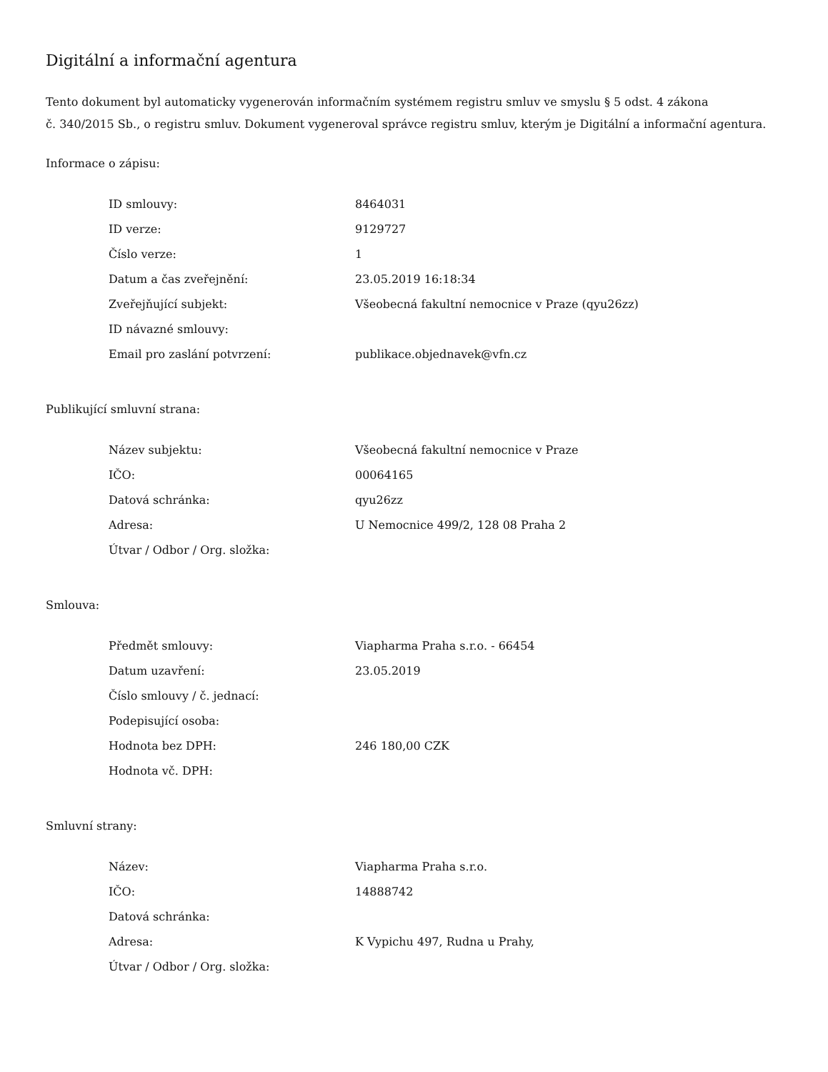Digitální a informační agentura
Tento dokument byl automaticky vygenerován informačním systémem registru smluv ve smyslu § 5 odst. 4 zákona
č. 340/2015 Sb., o registru smluv. Dokument vygeneroval správce registru smluv, kterým je Digitální a informační agentura.
Informace o zápisu:
| ID smlouvy: | 8464031 |
| ID verze: | 9129727 |
| Číslo verze: | 1 |
| Datum a čas zveřejnění: | 23.05.2019 16:18:34 |
| Zveřejňující subjekt: | Všeobecná fakultní nemocnice v Praze (qyu26zz) |
| ID návazné smlouvy: | |
| Email pro zaslání potvrzení: | publikace.objednavek@vfn.cz |
Publikující smluvní strana:
| Název subjektu: | Všeobecná fakultní nemocnice v Praze |
| IČO: | 00064165 |
| Datová schránka: | qyu26zz |
| Adresa: | U Nemocnice 499/2, 128 08 Praha 2 |
| Útvar / Odbor / Org. složka: | |
Smlouva:
| Předmět smlouvy: | Viapharma Praha s.r.o. - 66454 |
| Datum uzavření: | 23.05.2019 |
| Číslo smlouvy / č. jednací: | |
| Podepisující osoba: | |
| Hodnota bez DPH: | 246 180,00 CZK |
| Hodnota vč. DPH: | |
Smluvní strany:
| Název: | Viapharma Praha s.r.o. |
| IČO: | 14888742 |
| Datová schránka: | |
| Adresa: | K Vypichu 497, Rudna u Prahy, |
| Útvar / Odbor / Org. složka: | |